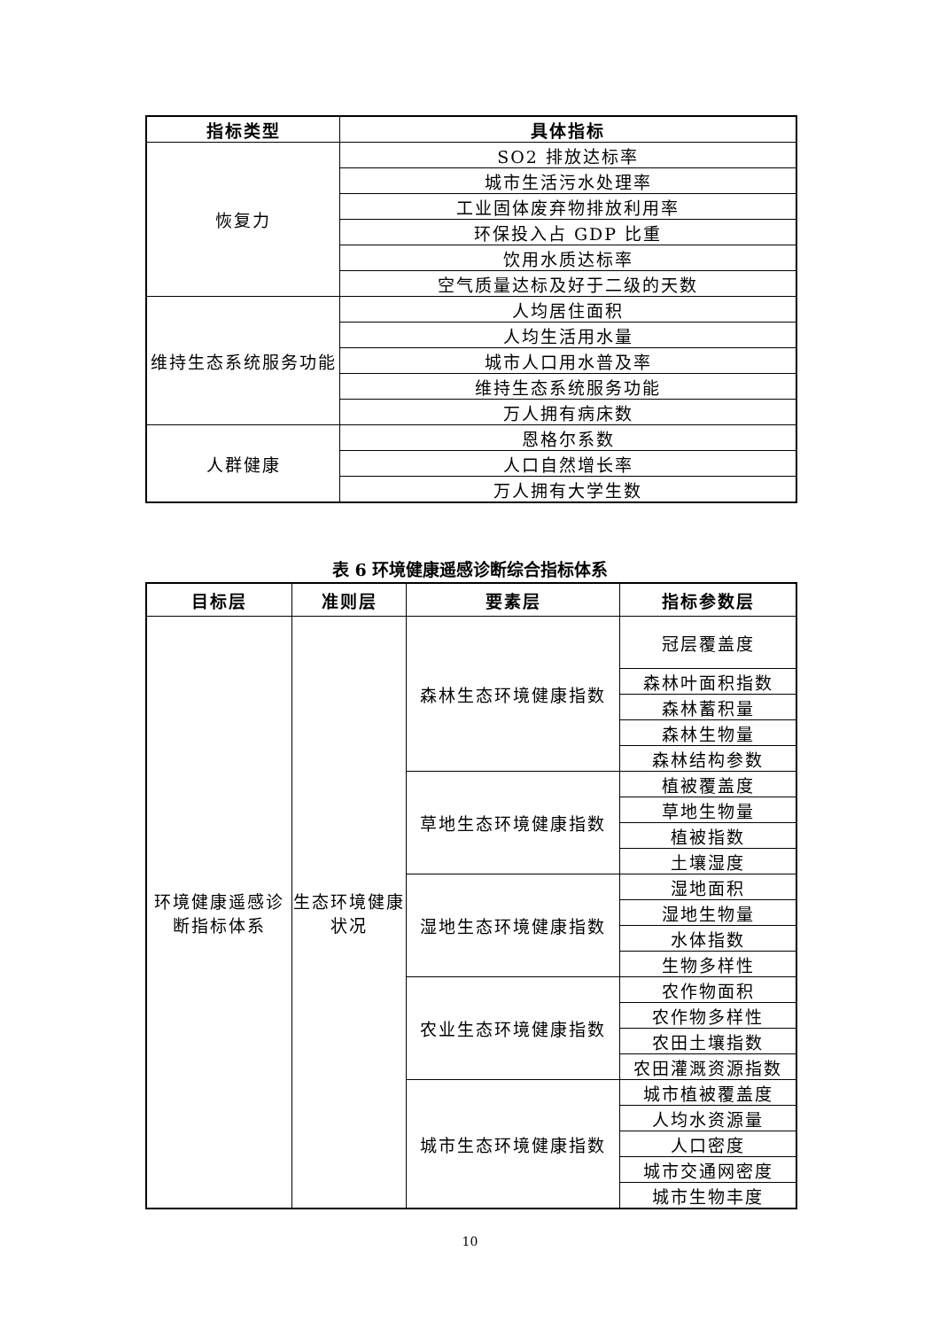| 指标类型 | 具体指标 |
| --- | --- |
| 恢复力 | SO2 排放达标率 |
| | 城市生活污水处理率 |
| | 工业固体废弃物排放利用率 |
| | 环保投入占 GDP 比重 |
| | 饮用水质达标率 |
| | 空气质量达标及好于二级的天数 |
| 维持生态系统服务功能 | 人均居住面积 |
| | 人均生活用水量 |
| | 城市人口用水普及率 |
| | 维持生态系统服务功能 |
| | 万人拥有病床数 |
| 人群健康 | 恩格尔系数 |
| | 人口自然增长率 |
| | 万人拥有大学生数 |
表 6 环境健康遥感诊断综合指标体系
| 目标层 | 准则层 | 要素层 | 指标参数层 |
| --- | --- | --- | --- |
| 环境健康遥感诊断指标体系 | 生态环境健康状况 | 森林生态环境健康指数 | 冠层覆盖度 |
| | | | 森林叶面积指数 |
| | | | 森林蓄积量 |
| | | | 森林生物量 |
| | | | 森林结构参数 |
| | | 草地生态环境健康指数 | 植被覆盖度 |
| | | | 草地生物量 |
| | | | 植被指数 |
| | | | 土壤湿度 |
| | | 湿地生态环境健康指数 | 湿地面积 |
| | | | 湿地生物量 |
| | | | 水体指数 |
| | | | 生物多样性 |
| | | 农业生态环境健康指数 | 农作物面积 |
| | | | 农作物多样性 |
| | | | 农田土壤指数 |
| | | | 农田灌溉资源指数 |
| | | 城市生态环境健康指数 | 城市植被覆盖度 |
| | | | 人均水资源量 |
| | | | 人口密度 |
| | | | 城市交通网密度 |
| | | | 城市生物丰度 |
10